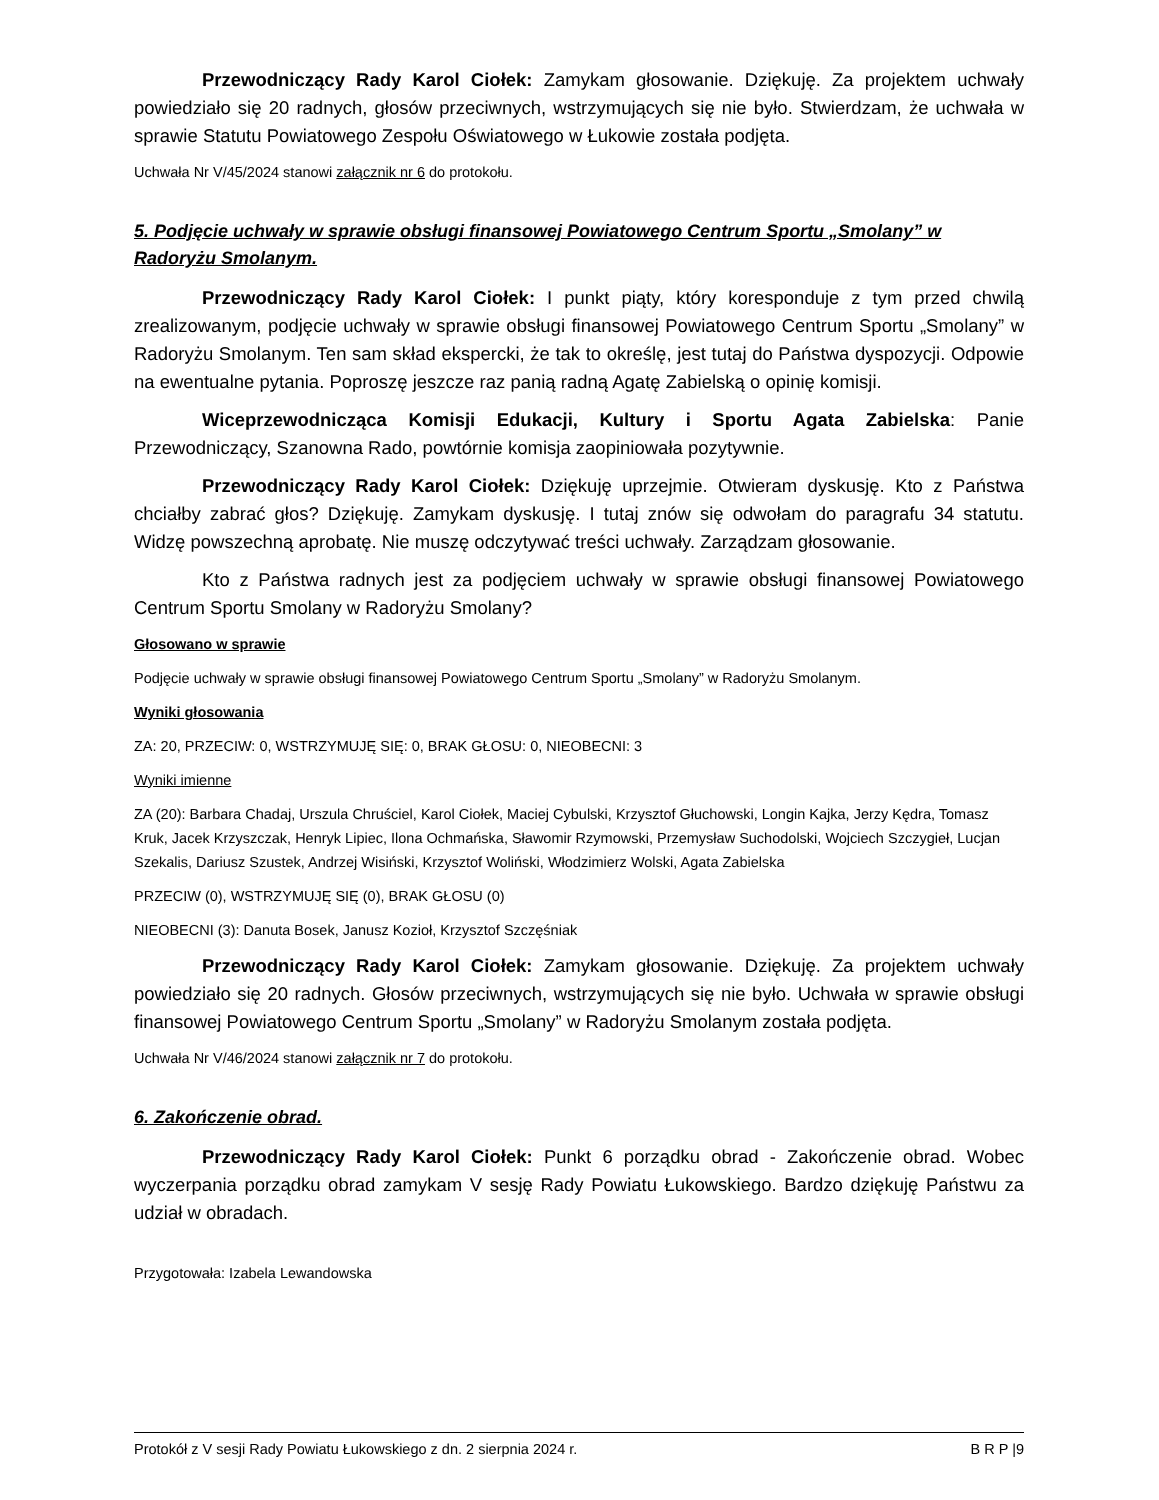Przewodniczący Rady Karol Ciołek: Zamykam głosowanie. Dziękuję. Za projektem uchwały powiedziało się 20 radnych, głosów przeciwnych, wstrzymujących się nie było. Stwierdzam, że uchwała w sprawie Statutu Powiatowego Zespołu Oświatowego w Łukowie została podjęta.
Uchwała Nr V/45/2024 stanowi załącznik nr 6 do protokołu.
5. Podjęcie uchwały w sprawie obsługi finansowej Powiatowego Centrum Sportu „Smolany” w Radoryżu Smolanym.
Przewodniczący Rady Karol Ciołek: I punkt piąty, który koresponduje z tym przed chwilą zrealizowanym, podjęcie uchwały w sprawie obsługi finansowej Powiatowego Centrum Sportu „Smolany” w Radoryżu Smolanym. Ten sam skład ekspercki, że tak to określę, jest tutaj do Państwa dyspozycji. Odpowie na ewentualne pytania. Poproszę jeszcze raz panią radną Agatę Zabielską o opinię komisji.
Wiceprzewodnicząca Komisji Edukacji, Kultury i Sportu Agata Zabielska: Panie Przewodniczący, Szanowna Rado, powtórnie komisja zaopiniowała pozytywnie.
Przewodniczący Rady Karol Ciołek: Dziękuję uprzejmie. Otwieram dyskusję. Kto z Państwa chciałby zabrać głos? Dziękuję. Zamykam dyskusję. I tutaj znów się odwołam do paragrafu 34 statutu. Widzę powszechną aprobatę. Nie muszę odczytywać treści uchwały. Zarządzam głosowanie.
Kto z Państwa radnych jest za podjęciem uchwały w sprawie obsługi finansowej Powiatowego Centrum Sportu Smolany w Radoryżu Smolany?
Głosowano w sprawie
Podjęcie uchwały w sprawie obsługi finansowej Powiatowego Centrum Sportu „Smolany” w Radoryżu Smolanym.
Wyniki głosowania
ZA: 20, PRZECIW: 0, WSTRZYMUJĘ SIĘ: 0, BRAK GŁOSU: 0, NIEOBECNI: 3
Wyniki imienne
ZA (20): Barbara Chadaj, Urszula Chruściel, Karol Ciołek, Maciej Cybulski, Krzysztof Głuchowski, Longin Kajka, Jerzy Kędra, Tomasz Kruk, Jacek Krzyszczak, Henryk Lipiec, Ilona Ochmańska, Sławomir Rzymowski, Przemysław Suchodolski, Wojciech Szczygieł, Lucjan Szekalis, Dariusz Szustek, Andrzej Wisiński, Krzysztof Woliński, Włodzimierz Wolski, Agata Zabielska
PRZECIW (0), WSTRZYMUJĘ SIĘ (0), BRAK GŁOSU (0)
NIEOBECNI (3): Danuta Bosek, Janusz Kozioł, Krzysztof Szczęśniak
Przewodniczący Rady Karol Ciołek: Zamykam głosowanie. Dziękuję. Za projektem uchwały powiedziało się 20 radnych. Głosów przeciwnych, wstrzymujących się nie było. Uchwała w sprawie obsługi finansowej Powiatowego Centrum Sportu „Smolany” w Radoryżu Smolanym została podjęta.
Uchwała Nr V/46/2024 stanowi załącznik nr 7 do protokołu.
6. Zakończenie obrad.
Przewodniczący Rady Karol Ciołek: Punkt 6 porządku obrad - Zakończenie obrad. Wobec wyczerpania porządku obrad zamykam V sesję Rady Powiatu Łukowskiego. Bardzo dziękuję Państwu za udział w obradach.
Przygotowała: Izabela Lewandowska
Protokół z V sesji Rady Powiatu Łukowskiego z dn. 2 sierpnia 2024 r. B R P |9